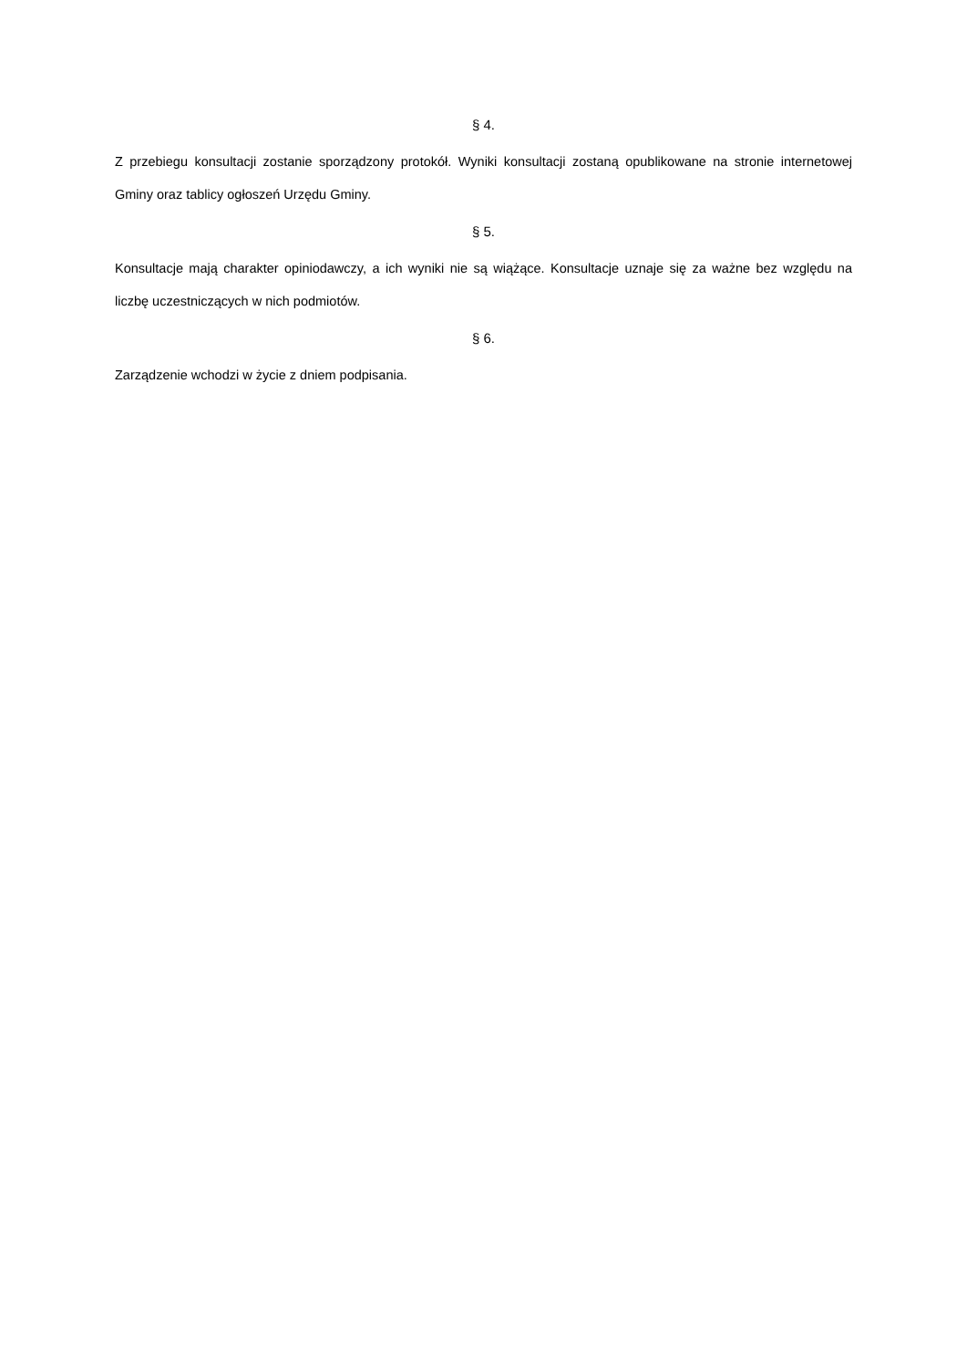§ 4.
Z przebiegu konsultacji zostanie sporządzony protokół. Wyniki konsultacji zostaną opublikowane na stronie internetowej Gminy oraz tablicy ogłoszeń Urzędu Gminy.
§ 5.
Konsultacje mają charakter opiniodawczy, a ich wyniki nie są wiążące. Konsultacje uznaje się za ważne bez względu na liczbę uczestniczących w nich podmiotów.
§ 6.
Zarządzenie wchodzi w życie z dniem podpisania.